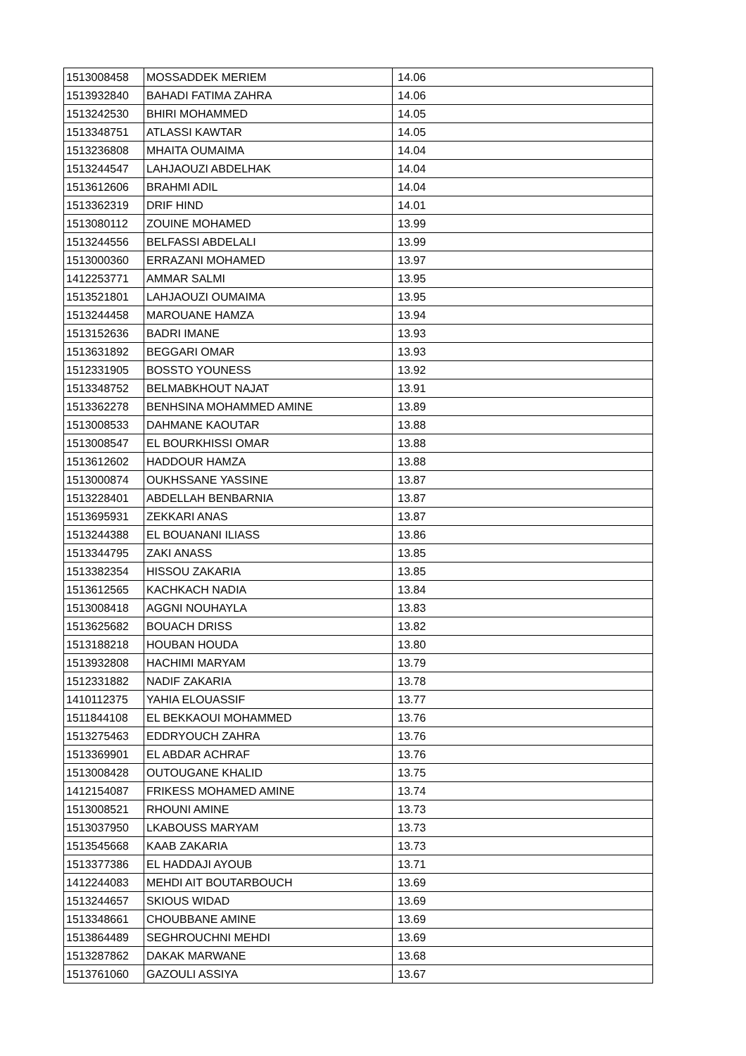| 1513008458 | MOSSADDEK MERIEM | 14.06 |
| 1513932840 | BAHADI FATIMA ZAHRA | 14.06 |
| 1513242530 | BHIRI MOHAMMED | 14.05 |
| 1513348751 | ATLASSI KAWTAR | 14.05 |
| 1513236808 | MHAITA OUMAIMA | 14.04 |
| 1513244547 | LAHJAOUZI ABDELHAK | 14.04 |
| 1513612606 | BRAHMI ADIL | 14.04 |
| 1513362319 | DRIF HIND | 14.01 |
| 1513080112 | ZOUINE MOHAMED | 13.99 |
| 1513244556 | BELFASSI ABDELALI | 13.99 |
| 1513000360 | ERRAZANI MOHAMED | 13.97 |
| 1412253771 | AMMAR SALMI | 13.95 |
| 1513521801 | LAHJAOUZI OUMAIMA | 13.95 |
| 1513244458 | MAROUANE HAMZA | 13.94 |
| 1513152636 | BADRI IMANE | 13.93 |
| 1513631892 | BEGGARI OMAR | 13.93 |
| 1512331905 | BOSSTO YOUNESS | 13.92 |
| 1513348752 | BELMABKHOUT NAJAT | 13.91 |
| 1513362278 | BENHSINA MOHAMMED AMINE | 13.89 |
| 1513008533 | DAHMANE KAOUTAR | 13.88 |
| 1513008547 | EL BOURKHISSI OMAR | 13.88 |
| 1513612602 | HADDOUR HAMZA | 13.88 |
| 1513000874 | OUKHSSANE YASSINE | 13.87 |
| 1513228401 | ABDELLAH BENBARNIA | 13.87 |
| 1513695931 | ZEKKARI ANAS | 13.87 |
| 1513244388 | EL BOUANANI ILIASS | 13.86 |
| 1513344795 | ZAKI ANASS | 13.85 |
| 1513382354 | HISSOU ZAKARIA | 13.85 |
| 1513612565 | KACHKACH NADIA | 13.84 |
| 1513008418 | AGGNI NOUHAYLA | 13.83 |
| 1513625682 | BOUACH DRISS | 13.82 |
| 1513188218 | HOUBAN HOUDA | 13.80 |
| 1513932808 | HACHIMI MARYAM | 13.79 |
| 1512331882 | NADIF ZAKARIA | 13.78 |
| 1410112375 | YAHIA ELOUASSIF | 13.77 |
| 1511844108 | EL BEKKAOUI MOHAMMED | 13.76 |
| 1513275463 | EDDRYOUCH ZAHRA | 13.76 |
| 1513369901 | EL ABDAR ACHRAF | 13.76 |
| 1513008428 | OUTOUGANE KHALID | 13.75 |
| 1412154087 | FRIKESS MOHAMED AMINE | 13.74 |
| 1513008521 | RHOUNI AMINE | 13.73 |
| 1513037950 | LKABOUSS MARYAM | 13.73 |
| 1513545668 | KAAB ZAKARIA | 13.73 |
| 1513377386 | EL HADDAJI AYOUB | 13.71 |
| 1412244083 | MEHDI AIT BOUTARBOUCH | 13.69 |
| 1513244657 | SKIOUS WIDAD | 13.69 |
| 1513348661 | CHOUBBANE AMINE | 13.69 |
| 1513864489 | SEGHROUCHNI MEHDI | 13.69 |
| 1513287862 | DAKAK MARWANE | 13.68 |
| 1513761060 | GAZOULI ASSIYA | 13.67 |